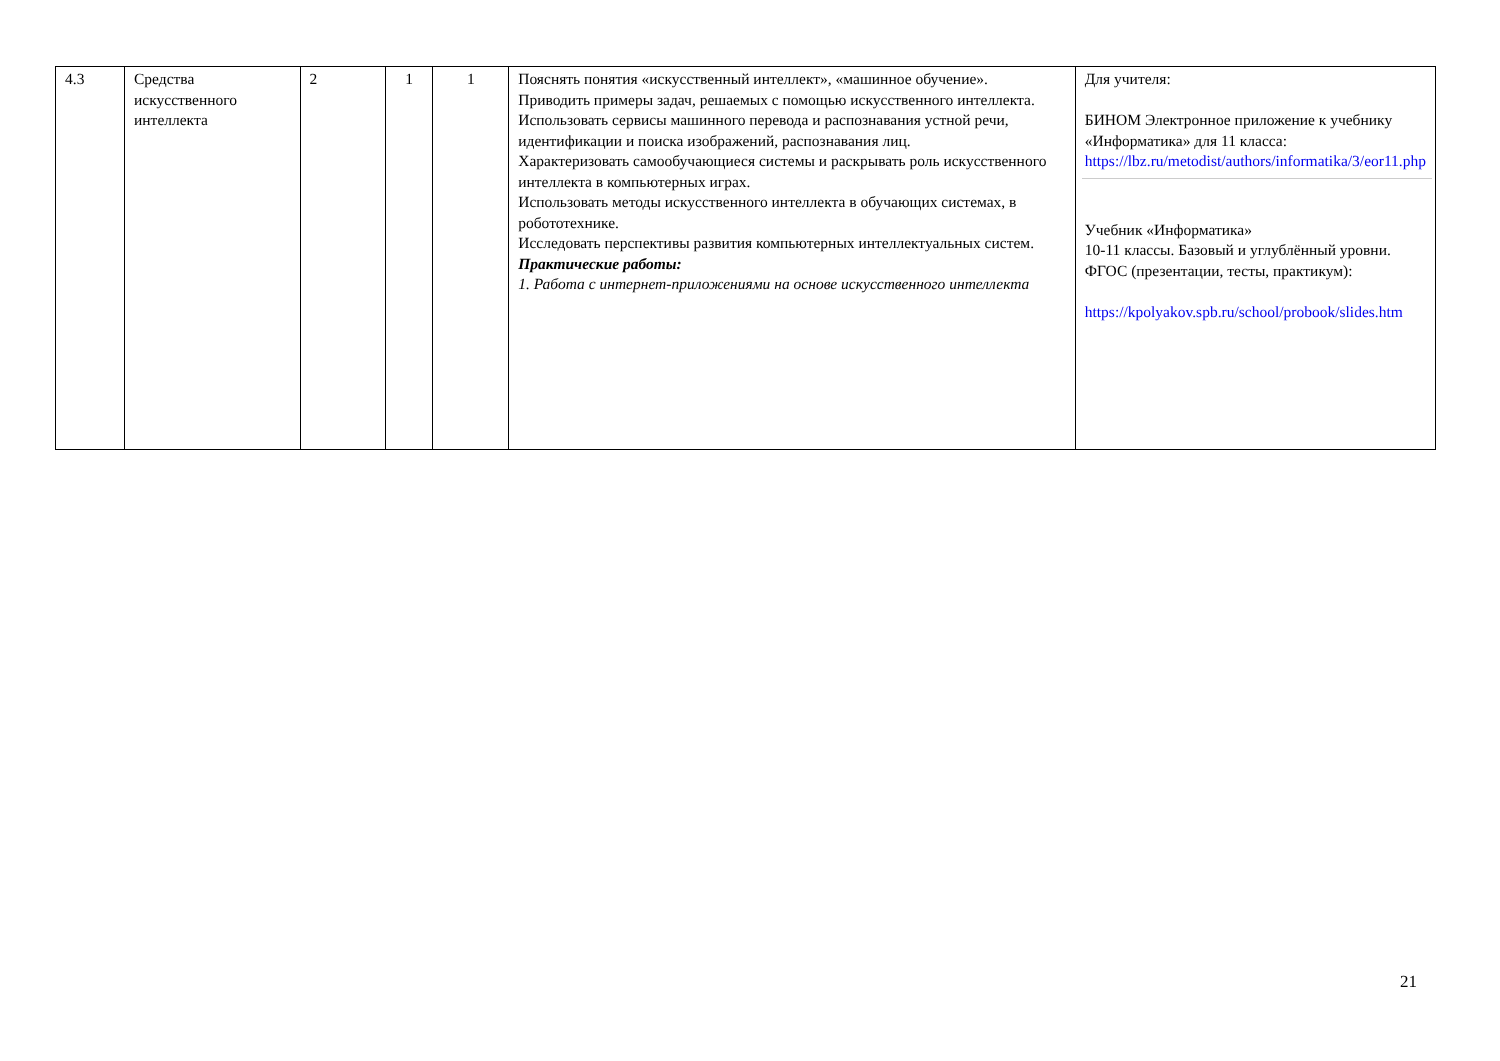| 4.3 | Средства искусственного интеллекта | 2 | 1 | 1 | Пояснять понятия «искусственный интеллект», «машинное обучение». Приводить примеры задач, решаемых с помощью искусственного интеллекта. Использовать сервисы машинного перевода и распознавания устной речи, идентификации и поиска изображений, распознавания лиц. Характеризовать самообучающиеся системы и раскрывать роль искусственного интеллекта в компьютерных играх. Использовать методы искусственного интеллекта в обучающих системах, в робототехнике. Исследовать перспективы развития компьютерных интеллектуальных систем. Практические работы: 1. Работа с интернет-приложениями на основе искусственного интеллекта | Для учителя: БИНОМ Электронное приложение к учебнику «Информатика» для 11 класса: https://lbz.ru/metodist/authors/informatika/3/eor11.php Учебник «Информатика» 10-11 классы. Базовый и углублённый уровни. ФГОС (презентации, тесты, практикум): https://kpolyakov.spb.ru/school/probook/slides.htm |
21